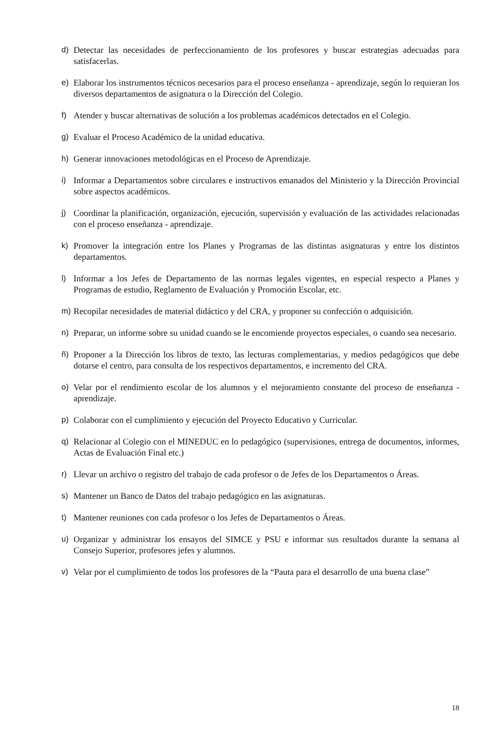d) Detectar las necesidades de perfeccionamiento de los profesores y buscar estrategias adecuadas para satisfacerlas.
e) Elaborar los instrumentos técnicos necesarios para el proceso enseñanza - aprendizaje, según lo requieran los diversos departamentos de asignatura o la Dirección del Colegio.
f) Atender y buscar alternativas de solución a los problemas académicos detectados en el Colegio.
g) Evaluar el Proceso Académico de la unidad educativa.
h) Generar innovaciones metodológicas en el Proceso de Aprendizaje.
i) Informar a Departamentos sobre circulares e instructivos emanados del Ministerio y la Dirección Provincial sobre aspectos académicos.
j) Coordinar la planificación, organización, ejecución, supervisión y evaluación de las actividades relacionadas con el proceso enseñanza - aprendizaje.
k) Promover la integración entre los Planes y Programas de las distintas asignaturas y entre los distintos departamentos.
l) Informar a los Jefes de Departamento de las normas legales vigentes, en especial respecto a Planes y Programas de estudio, Reglamento de Evaluación y Promoción Escolar, etc.
m) Recopilar necesidades de material didáctico y del CRA, y proponer su confección o adquisición.
n) Preparar, un informe sobre su unidad cuando se le encomiende proyectos especiales, o cuando sea necesario.
ñ) Proponer a la Dirección los libros de texto, las lecturas complementarias, y medios pedagógicos que debe dotarse el centro, para consulta de los respectivos departamentos, e incremento del CRA.
o) Velar por el rendimiento escolar de los alumnos y el mejoramiento constante del proceso de enseñanza - aprendizaje.
p) Colaborar con el cumplimiento y ejecución del Proyecto Educativo y Curricular.
q) Relacionar al Colegio con el MINEDUC en lo pedagógico (supervisiones, entrega de documentos, informes, Actas de Evaluación Final etc.)
r) Llevar un archivo o registro del trabajo de cada profesor o de Jefes de los Departamentos o Áreas.
s) Mantener un Banco de Datos del trabajo pedagógico en las asignaturas.
t) Mantener reuniones con cada profesor o los Jefes de Departamentos o Áreas.
u) Organizar y administrar los ensayos del SIMCE y PSU e informar sus resultados durante la semana al Consejo Superior, profesores jefes y alumnos.
v) Velar por el cumplimiento de todos los profesores de la “Pauta para el desarrollo de una buena clase”
18